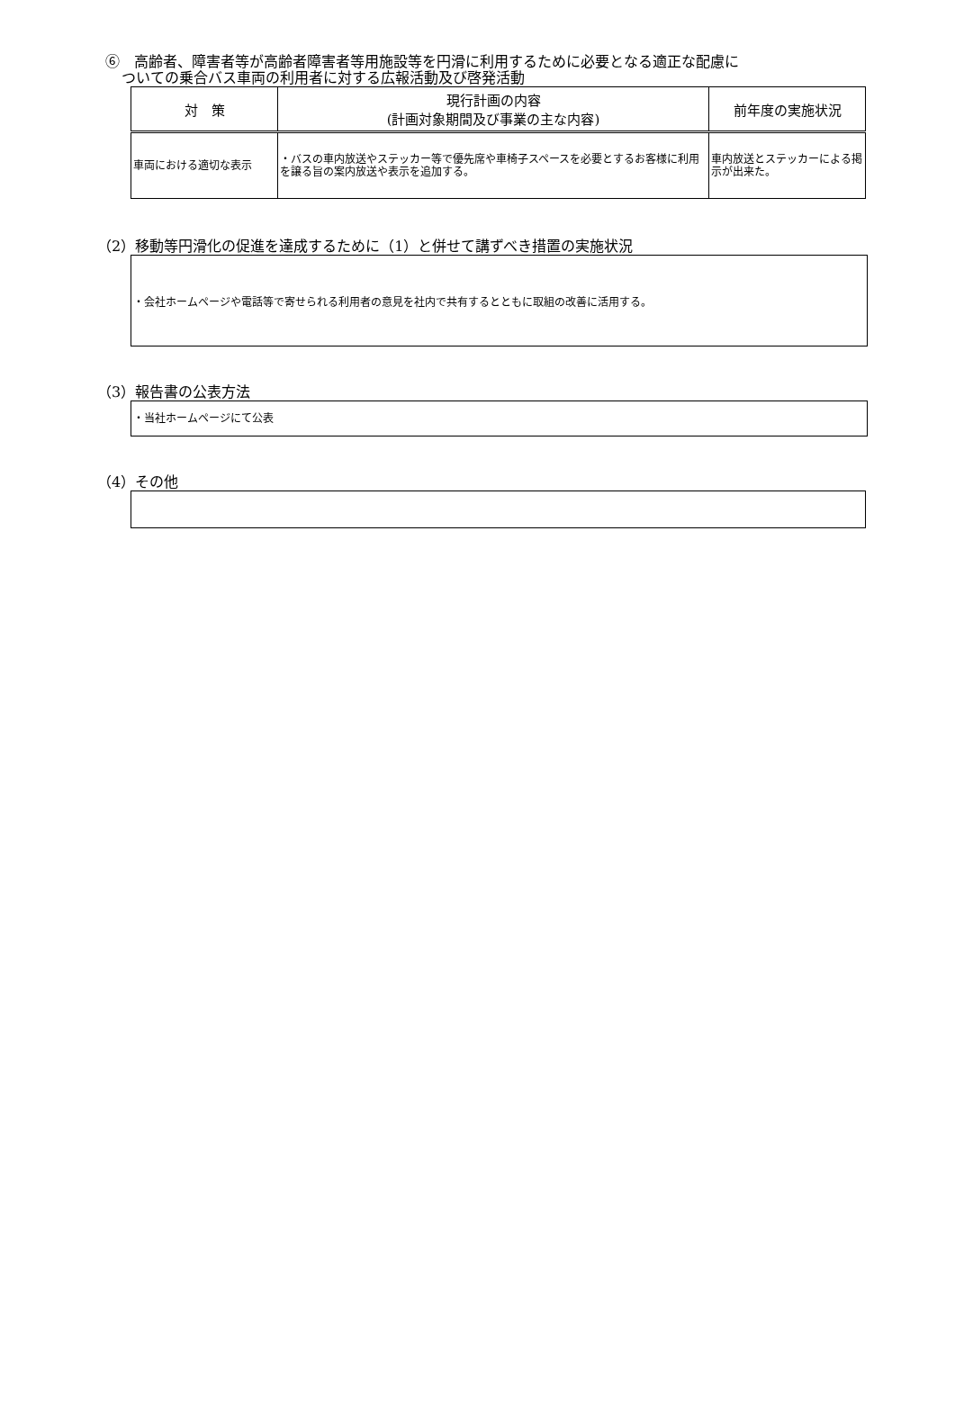⑥　高齢者、障害者等が高齢者障害者等用施設等を円滑に利用するために必要となる適正な配慮に
ついての乗合バス車両の利用者に対する広報活動及び啓発活動
| 対 策 | 現行計画の内容 (計画対象期間及び事業の主な内容) | 前年度の実施状況 |
| --- | --- | --- |
| 車両における適切な表示 | ・バスの車内放送やステッカー等で優先席や車椅子スペースを必要とするお客様に利用を譲る旨の案内放送や表示を追加する。 | 車内放送とステッカーによる掲示が出来た。 |
（2）移動等円滑化の促進を達成するために（1）と併せて講ずべき措置の実施状況
・会社ホームページや電話等で寄せられる利用者の意見を社内で共有するとともに取組の改善に活用する。
（3）報告書の公表方法
・当社ホームページにて公表
（4）その他